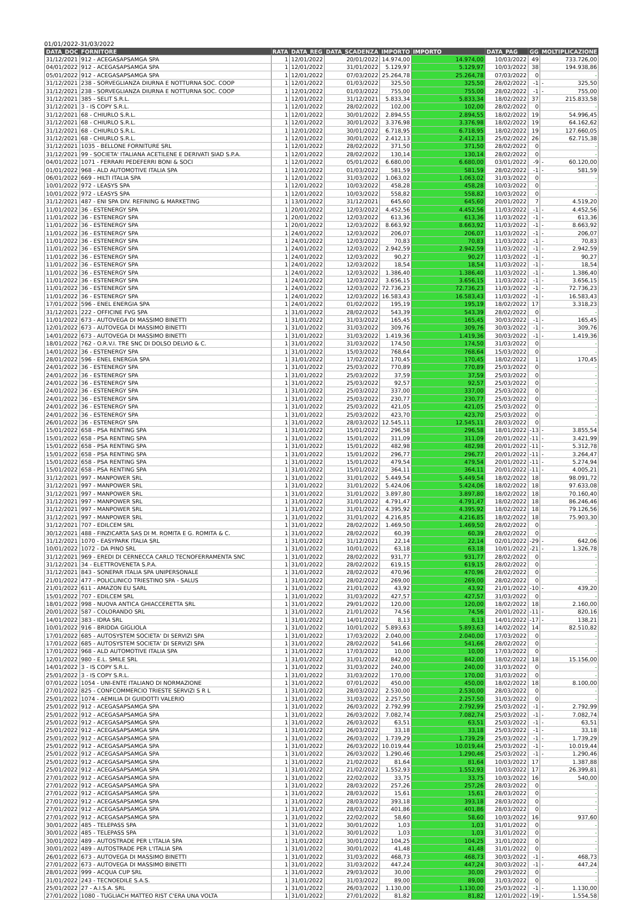01/01/2022-31/03/2022
| DATA_DOC | FORNITORE | RATA | DATA_REG | DATA_SCADENZA | IMPORTO | IMPORTO | DATA_PAG | GG | MOLTIPLICAZIONE |
| --- | --- | --- | --- | --- | --- | --- | --- | --- | --- |
| 31/12/2021 | 912 - ACEGASAPSAMGA SPA | 1 | 12/01/2022 | 20/01/2022 | 14.974,00 | 14.974,00 | 10/03/2022 | 49 | 733.726,00 |
| 04/01/2022 | 912 - ACEGASAPSAMGA SPA | 1 | 12/01/2022 | 31/01/2022 | 5.129,97 | 5.129,97 | 10/03/2022 | 38 | 194.938,86 |
| 05/01/2022 | 912 - ACEGASAPSAMGA SPA | 1 | 12/01/2022 | 07/03/2022 | 25.264,78 | 25.264,78 | 07/03/2022 | 0 | - |
| 31/12/2021 | 238 - SORVEGLIANZA DIURNA E NOTTURNA SOC. COOP | 1 | 12/01/2022 | 01/03/2022 | 325,50 | 325,50 | 28/02/2022 | -1 | - 325,50 |
| 31/12/2021 | 238 - SORVEGLIANZA DIURNA E NOTTURNA SOC. COOP | 1 | 12/01/2022 | 01/03/2022 | 755,00 | 755,00 | 28/02/2022 | -1 | - 755,00 |
| 31/12/2021 | 385 - SELIT S.R.L. | 1 | 12/01/2022 | 31/12/2021 | 5.833,34 | 5.833,34 | 18/02/2022 | 37 | 215.833,58 |
| 31/12/2021 | 3 - IS COPY S.R.L. | 1 | 12/01/2022 | 28/02/2022 | 102,00 | 102,00 | 28/02/2022 | 0 | - |
| 31/12/2021 | 68 - CHIURLO S.R.L. | 1 | 12/01/2022 | 30/01/2022 | 2.894,55 | 2.894,55 | 18/02/2022 | 19 | 54.996,45 |
| 31/12/2021 | 68 - CHIURLO S.R.L. | 1 | 12/01/2022 | 30/01/2022 | 3.376,98 | 3.376,98 | 18/02/2022 | 19 | 64.162,62 |
| 31/12/2021 | 68 - CHIURLO S.R.L. | 1 | 12/01/2022 | 30/01/2022 | 6.718,95 | 6.718,95 | 18/02/2022 | 19 | 127.660,05 |
| 31/12/2021 | 68 - CHIURLO S.R.L. | 1 | 12/01/2022 | 30/01/2022 | 2.412,13 | 2.412,13 | 25/02/2022 | 26 | 62.715,38 |
| 31/12/2021 | 1035 - BELLONE FORNITURE SRL | 1 | 12/01/2022 | 28/02/2022 | 371,50 | 371,50 | 28/02/2022 | 0 | - |
| 31/12/2021 | 99 - SOCIETA' ITALIANA ACETILENE E DERIVATI SIAD S.P.A. | 1 | 12/01/2022 | 28/02/2022 | 130,14 | 130,14 | 28/02/2022 | 0 | - |
| 04/01/2022 | 1071 - FERRARI PEDEFERRI BONI & SOCI | 1 | 12/01/2022 | 05/01/2022 | 6.680,00 | 6.680,00 | 03/01/2022 | -9 | - 60.120,00 |
| 01/01/2022 | 968 - ALD AUTOMOTIVE ITALIA SPA | 1 | 12/01/2022 | 01/03/2022 | 581,59 | 581,59 | 28/02/2022 | -1 | - 581,59 |
| 06/01/2022 | 669 - HILTI ITALIA SPA | 1 | 12/01/2022 | 31/03/2022 | 1.063,02 | 1.063,02 | 31/03/2022 | 0 | - |
| 10/01/2022 | 972 - LEASYS SPA | 1 | 12/01/2022 | 10/03/2022 | 458,28 | 458,28 | 10/03/2022 | 0 | - |
| 10/01/2022 | 972 - LEASYS SPA | 1 | 12/01/2022 | 10/03/2022 | 558,82 | 558,82 | 10/03/2022 | 0 | - |
| 31/12/2021 | 487 - ENI SPA DIV. REFINING & MARKETING | 1 | 13/01/2022 | 31/12/2021 | 645,60 | 645,60 | 20/01/2022 | 7 | 4.519,20 |
| 11/01/2022 | 36 - ESTENERGY SPA | 1 | 20/01/2022 | 12/03/2022 | 4.452,56 | 4.452,56 | 11/03/2022 | -1 | - 4.452,56 |
| 11/01/2022 | 36 - ESTENERGY SPA | 1 | 20/01/2022 | 12/03/2022 | 613,36 | 613,36 | 11/03/2022 | -1 | - 613,36 |
| 11/01/2022 | 36 - ESTENERGY SPA | 1 | 20/01/2022 | 12/03/2022 | 8.663,92 | 8.663,92 | 11/03/2022 | -1 | - 8.663,92 |
| 11/01/2022 | 36 - ESTENERGY SPA | 1 | 24/01/2022 | 12/03/2022 | 206,07 | 206,07 | 11/03/2022 | -1 | - 206,07 |
| 11/01/2022 | 36 - ESTENERGY SPA | 1 | 24/01/2022 | 12/03/2022 | 70,83 | 70,83 | 11/03/2022 | -1 | - 70,83 |
| 11/01/2022 | 36 - ESTENERGY SPA | 1 | 24/01/2022 | 12/03/2022 | 2.942,59 | 2.942,59 | 11/03/2022 | -1 | - 2.942,59 |
| 11/01/2022 | 36 - ESTENERGY SPA | 1 | 24/01/2022 | 12/03/2022 | 90,27 | 90,27 | 11/03/2022 | -1 | - 90,27 |
| 11/01/2022 | 36 - ESTENERGY SPA | 1 | 24/01/2022 | 12/03/2022 | 18,54 | 18,54 | 11/03/2022 | -1 | - 18,54 |
| 11/01/2022 | 36 - ESTENERGY SPA | 1 | 24/01/2022 | 12/03/2022 | 1.386,40 | 1.386,40 | 11/03/2022 | -1 | - 1.386,40 |
| 11/01/2022 | 36 - ESTENERGY SPA | 1 | 24/01/2022 | 12/03/2022 | 3.656,15 | 3.656,15 | 11/03/2022 | -1 | - 3.656,15 |
| 11/01/2022 | 36 - ESTENERGY SPA | 1 | 24/01/2022 | 12/03/2022 | 72.736,23 | 72.736,23 | 11/03/2022 | -1 | - 72.736,23 |
| 11/01/2022 | 36 - ESTENERGY SPA | 1 | 24/01/2022 | 12/03/2022 | 16.583,43 | 16.583,43 | 11/03/2022 | -1 | - 16.583,43 |
| 17/01/2022 | 596 - ENEL ENERGIA SPA | 1 | 24/01/2022 | 01/02/2022 | 195,19 | 195,19 | 18/02/2022 | 17 | 3.318,23 |
| 31/12/2021 | 222 - OFFICINE FVG SPA | 1 | 31/01/2022 | 28/02/2022 | 543,39 | 543,39 | 28/02/2022 | 0 | - |
| 11/01/2022 | 673 - AUTOVEGA DI MASSIMO BINETTI | 1 | 31/01/2022 | 31/03/2022 | 165,45 | 165,45 | 30/03/2022 | -1 | - 165,45 |
| 12/01/2022 | 673 - AUTOVEGA DI MASSIMO BINETTI | 1 | 31/01/2022 | 31/03/2022 | 309,76 | 309,76 | 30/03/2022 | -1 | - 309,76 |
| 14/01/2022 | 673 - AUTOVEGA DI MASSIMO BINETTI | 1 | 31/01/2022 | 31/03/2022 | 1.419,36 | 1.419,36 | 30/03/2022 | -1 | - 1.419,36 |
| 18/01/2022 | 762 - O.R.V.I. TRE SNC DI DOLSO DELVIO & C. | 1 | 31/01/2022 | 31/03/2022 | 174,50 | 174,50 | 31/03/2022 | 0 | - |
| 14/01/2022 | 36 - ESTENERGY SPA | 1 | 31/01/2022 | 15/03/2022 | 768,64 | 768,64 | 15/03/2022 | 0 | - |
| 28/01/2022 | 596 - ENEL ENERGIA SPA | 1 | 31/01/2022 | 17/02/2022 | 170,45 | 170,45 | 18/02/2022 | 1 | 170,45 |
| 24/01/2022 | 36 - ESTENERGY SPA | 1 | 31/01/2022 | 25/03/2022 | 770,89 | 770,89 | 25/03/2022 | 0 | - |
| 24/01/2022 | 36 - ESTENERGY SPA | 1 | 31/01/2022 | 25/03/2022 | 37,59 | 37,59 | 25/03/2022 | 0 | - |
| 24/01/2022 | 36 - ESTENERGY SPA | 1 | 31/01/2022 | 25/03/2022 | 92,57 | 92,57 | 25/03/2022 | 0 | - |
| 24/01/2022 | 36 - ESTENERGY SPA | 1 | 31/01/2022 | 25/03/2022 | 337,00 | 337,00 | 25/03/2022 | 0 | - |
| 24/01/2022 | 36 - ESTENERGY SPA | 1 | 31/01/2022 | 25/03/2022 | 230,77 | 230,77 | 25/03/2022 | 0 | - |
| 24/01/2022 | 36 - ESTENERGY SPA | 1 | 31/01/2022 | 25/03/2022 | 421,05 | 421,05 | 25/03/2022 | 0 | - |
| 24/01/2022 | 36 - ESTENERGY SPA | 1 | 31/01/2022 | 25/03/2022 | 423,70 | 423,70 | 25/03/2022 | 0 | - |
| 26/01/2022 | 36 - ESTENERGY SPA | 1 | 31/01/2022 | 28/03/2022 | 12.545,11 | 12.545,11 | 28/03/2022 | 0 | - |
| 15/01/2022 | 658 - PSA RENTING SPA | 1 | 31/01/2022 | 15/01/2022 | 296,58 | 296,58 | 18/01/2022 | -13 | - 3.855,54 |
| 15/01/2022 | 658 - PSA RENTING SPA | 1 | 31/01/2022 | 15/01/2022 | 311,09 | 311,09 | 20/01/2022 | -11 | - 3.421,99 |
| 15/01/2022 | 658 - PSA RENTING SPA | 1 | 31/01/2022 | 15/01/2022 | 482,98 | 482,98 | 20/01/2022 | -11 | - 5.312,78 |
| 15/01/2022 | 658 - PSA RENTING SPA | 1 | 31/01/2022 | 15/01/2022 | 296,77 | 296,77 | 20/01/2022 | -11 | - 3.264,47 |
| 15/01/2022 | 658 - PSA RENTING SPA | 1 | 31/01/2022 | 15/01/2022 | 479,54 | 479,54 | 20/01/2022 | -11 | - 5.274,94 |
| 15/01/2022 | 658 - PSA RENTING SPA | 1 | 31/01/2022 | 15/01/2022 | 364,11 | 364,11 | 20/01/2022 | -11 | - 4.005,21 |
| 31/12/2021 | 997 - MANPOWER SRL | 1 | 31/01/2022 | 31/01/2022 | 5.449,54 | 5.449,54 | 18/02/2022 | 18 | 98.091,72 |
| 31/12/2021 | 997 - MANPOWER SRL | 1 | 31/01/2022 | 31/01/2022 | 5.424,06 | 5.424,06 | 18/02/2022 | 18 | 97.633,08 |
| 31/12/2021 | 997 - MANPOWER SRL | 1 | 31/01/2022 | 31/01/2022 | 3.897,80 | 3.897,80 | 18/02/2022 | 18 | 70.160,40 |
| 31/12/2021 | 997 - MANPOWER SRL | 1 | 31/01/2022 | 31/01/2022 | 4.791,47 | 4.791,47 | 18/02/2022 | 18 | 86.246,46 |
| 31/12/2021 | 997 - MANPOWER SRL | 1 | 31/01/2022 | 31/01/2022 | 4.395,92 | 4.395,92 | 18/02/2022 | 18 | 79.126,56 |
| 31/12/2021 | 997 - MANPOWER SRL | 1 | 31/01/2022 | 31/01/2022 | 4.216,85 | 4.216,85 | 18/02/2022 | 18 | 75.903,30 |
| 31/12/2021 | 707 - EDILCEM SRL | 1 | 31/01/2022 | 28/02/2022 | 1.469,50 | 1.469,50 | 28/02/2022 | 0 | - |
| 30/12/2021 | 488 - FINZICARTA SAS DI M. ROMITA E G. ROMITA & C. | 1 | 31/01/2022 | 28/02/2022 | 60,39 | 60,39 | 28/02/2022 | 0 | - |
| 31/12/2021 | 1070 - EASYPARK ITALIA SRL | 1 | 31/01/2022 | 31/12/2021 | 22,14 | 22,14 | 02/01/2022 | -29 | - 642,06 |
| 10/01/2022 | 1072 - DA PINO SRL | 1 | 31/01/2022 | 10/01/2022 | 63,18 | 63,18 | 10/01/2022 | -21 | - 1.326,78 |
| 31/12/2021 | 969 - EREDI DI CERNECCA CARLO TECNOFERRAMENTA SNC | 1 | 31/01/2022 | 28/02/2022 | 931,77 | 931,77 | 28/02/2022 | 0 | - |
| 31/12/2021 | 34 - ELETTROVENETA S.P.A. | 1 | 31/01/2022 | 28/02/2022 | 619,15 | 619,15 | 28/02/2022 | 0 | - |
| 31/12/2021 | 843 - SONEPAR ITALIA SPA UNIPERSONALE | 1 | 31/01/2022 | 28/02/2022 | 470,96 | 470,96 | 28/02/2022 | 0 | - |
| 21/01/2022 | 477 - POLICLINICO TRIESTINO SPA - SALUS | 1 | 31/01/2022 | 28/02/2022 | 269,00 | 269,00 | 28/02/2022 | 0 | - |
| 21/01/2022 | 611 - AMAZON EU SARL | 1 | 31/01/2022 | 21/01/2022 | 43,92 | 43,92 | 21/01/2022 | -10 | - 439,20 |
| 15/01/2022 | 707 - EDILCEM SRL | 1 | 31/01/2022 | 31/03/2022 | 427,57 | 427,57 | 31/03/2022 | 0 | - |
| 18/01/2022 | 998 - NUOVA ANTICA GHIACCERETTA SRL | 1 | 31/01/2022 | 29/01/2022 | 120,00 | 120,00 | 18/02/2022 | 18 | 2.160,00 |
| 20/01/2022 | 587 - COLORANDO SRL | 1 | 31/01/2022 | 21/01/2022 | 74,56 | 74,56 | 20/01/2022 | -11 | - 820,16 |
| 14/01/2022 | 383 - IDRA SRL | 1 | 31/01/2022 | 14/01/2022 | 8,13 | 8,13 | 14/01/2022 | -17 | - 138,21 |
| 10/01/2022 | 916 - BRIDDA GIGLIOLA | 1 | 31/01/2022 | 10/01/2022 | 5.893,63 | 5.893,63 | 14/02/2022 | 14 | 82.510,82 |
| 17/01/2022 | 685 - AUTOSYSTEM SOCIETA' DI SERVIZI SPA | 1 | 31/01/2022 | 17/03/2022 | 2.040,00 | 2.040,00 | 17/03/2022 | 0 | - |
| 17/01/2022 | 685 - AUTOSYSTEM SOCIETA' DI SERVIZI SPA | 1 | 31/01/2022 | 28/02/2022 | 541,66 | 541,66 | 28/02/2022 | 0 | - |
| 17/01/2022 | 968 - ALD AUTOMOTIVE ITALIA SPA | 1 | 31/01/2022 | 17/03/2022 | 10,00 | 10,00 | 17/03/2022 | 0 | - |
| 12/01/2022 | 980 - E.L. SMILE SRL | 1 | 31/01/2022 | 31/01/2022 | 842,00 | 842,00 | 18/02/2022 | 18 | 15.156,00 |
| 14/01/2022 | 3 - IS COPY S.R.L. | 1 | 31/01/2022 | 31/03/2022 | 240,00 | 240,00 | 31/03/2022 | 0 | - |
| 25/01/2022 | 3 - IS COPY S.R.L. | 1 | 31/01/2022 | 31/03/2022 | 170,00 | 170,00 | 31/03/2022 | 0 | - |
| 07/01/2022 | 1054 - UNI-ENTE ITALIANO DI NORMAZIONE | 1 | 31/01/2022 | 07/01/2022 | 450,00 | 450,00 | 18/02/2022 | 18 | 8.100,00 |
| 27/01/2022 | 825 - CONFCOMMERCIO TRIESTE SERVIZI S R L | 1 | 31/01/2022 | 28/03/2022 | 2.530,00 | 2.530,00 | 28/03/2022 | 0 | - |
| 25/01/2022 | 1074 - AEMILIA DI GUIDOTTI VALERIO | 1 | 31/01/2022 | 31/03/2022 | 2.257,50 | 2.257,50 | 31/03/2022 | 0 | - |
| 25/01/2022 | 912 - ACEGASAPSAMGA SPA | 1 | 31/01/2022 | 26/03/2022 | 2.792,99 | 2.792,99 | 25/03/2022 | -1 | - 2.792,99 |
| 25/01/2022 | 912 - ACEGASAPSAMGA SPA | 1 | 31/01/2022 | 26/03/2022 | 7.082,74 | 7.082,74 | 25/03/2022 | -1 | - 7.082,74 |
| 25/01/2022 | 912 - ACEGASAPSAMGA SPA | 1 | 31/01/2022 | 26/03/2022 | 63,51 | 63,51 | 25/03/2022 | -1 | - 63,51 |
| 25/01/2022 | 912 - ACEGASAPSAMGA SPA | 1 | 31/01/2022 | 26/03/2022 | 33,18 | 33,18 | 25/03/2022 | -1 | - 33,18 |
| 25/01/2022 | 912 - ACEGASAPSAMGA SPA | 1 | 31/01/2022 | 26/03/2022 | 1.739,29 | 1.739,29 | 25/03/2022 | -1 | - 1.739,29 |
| 25/01/2022 | 912 - ACEGASAPSAMGA SPA | 1 | 31/01/2022 | 26/03/2022 | 10.019,44 | 10.019,44 | 25/03/2022 | -1 | - 10.019,44 |
| 25/01/2022 | 912 - ACEGASAPSAMGA SPA | 1 | 31/01/2022 | 26/03/2022 | 1.290,46 | 1.290,46 | 25/03/2022 | -1 | - 1.290,46 |
| 25/01/2022 | 912 - ACEGASAPSAMGA SPA | 1 | 31/01/2022 | 21/02/2022 | 81,64 | 81,64 | 10/03/2022 | 17 | 1.387,88 |
| 25/01/2022 | 912 - ACEGASAPSAMGA SPA | 1 | 31/01/2022 | 21/02/2022 | 1.552,93 | 1.552,93 | 10/03/2022 | 17 | 26.399,81 |
| 27/01/2022 | 912 - ACEGASAPSAMGA SPA | 1 | 31/01/2022 | 22/02/2022 | 33,75 | 33,75 | 10/03/2022 | 16 | 540,00 |
| 27/01/2022 | 912 - ACEGASAPSAMGA SPA | 1 | 31/01/2022 | 28/03/2022 | 257,26 | 257,26 | 28/03/2022 | 0 | - |
| 27/01/2022 | 912 - ACEGASAPSAMGA SPA | 1 | 31/01/2022 | 28/03/2022 | 15,61 | 15,61 | 28/03/2022 | 0 | - |
| 27/01/2022 | 912 - ACEGASAPSAMGA SPA | 1 | 31/01/2022 | 28/03/2022 | 393,18 | 393,18 | 28/03/2022 | 0 | - |
| 27/01/2022 | 912 - ACEGASAPSAMGA SPA | 1 | 31/01/2022 | 28/03/2022 | 401,86 | 401,86 | 28/03/2022 | 0 | - |
| 27/01/2022 | 912 - ACEGASAPSAMGA SPA | 1 | 31/01/2022 | 22/02/2022 | 58,60 | 58,60 | 10/03/2022 | 16 | 937,60 |
| 30/01/2022 | 485 - TELEPASS SPA | 1 | 31/01/2022 | 30/01/2022 | 1,03 | 1,03 | 31/01/2022 | 0 | - |
| 30/01/2022 | 485 - TELEPASS SPA | 1 | 31/01/2022 | 30/01/2022 | 1,03 | 1,03 | 31/01/2022 | 0 | - |
| 30/01/2022 | 489 - AUTOSTRADE PER L'ITALIA SPA | 1 | 31/01/2022 | 30/01/2022 | 104,25 | 104,25 | 31/01/2022 | 0 | - |
| 30/01/2022 | 489 - AUTOSTRADE PER L'ITALIA SPA | 1 | 31/01/2022 | 30/01/2022 | 41,48 | 41,48 | 31/01/2022 | 0 | - |
| 26/01/2022 | 673 - AUTOVEGA DI MASSIMO BINETTI | 1 | 31/01/2022 | 31/03/2022 | 468,73 | 468,73 | 30/03/2022 | -1 | - 468,73 |
| 27/01/2022 | 673 - AUTOVEGA DI MASSIMO BINETTI | 1 | 31/01/2022 | 31/03/2022 | 447,24 | 447,24 | 30/03/2022 | -1 | - 447,24 |
| 28/01/2022 | 999 - ACQUA CUP SRL | 1 | 31/01/2022 | 29/03/2022 | 30,00 | 30,00 | 29/03/2022 | 0 | - |
| 31/01/2022 | 243 - TECNOEDILE S.A.S. | 1 | 31/01/2022 | 31/03/2022 | 89,00 | 89,00 | 31/03/2022 | 0 | - |
| 25/01/2022 | 27 - A.I.S.A. SRL | 1 | 31/01/2022 | 26/03/2022 | 1.130,00 | 1.130,00 | 25/03/2022 | -1 | - 1.130,00 |
| 27/01/2022 | 1080 - TUGLIACH MATTEO RIST C'ERA UNA VOLTA | 1 | 31/01/2022 | 27/01/2022 | 81,82 | 81,82 | 12/01/2022 | -19 | - 1.554,58 |